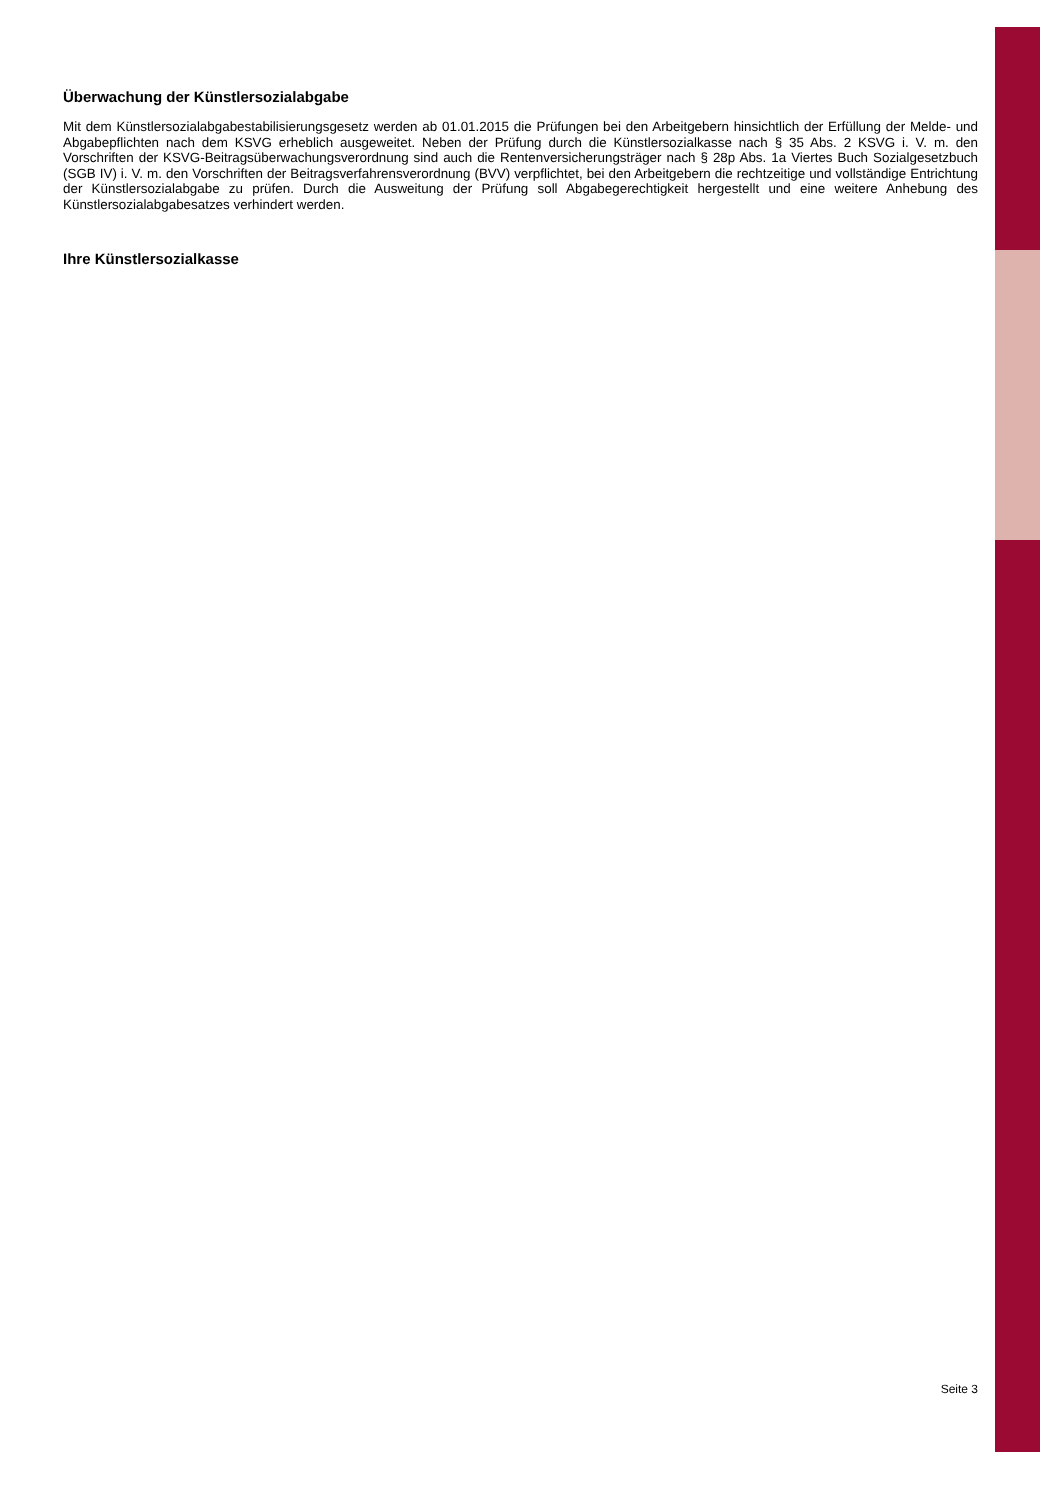Überwachung der Künstlersozialabgabe
Mit dem Künstlersozialabgabestabilisierungsgesetz werden ab 01.01.2015 die Prüfungen bei den Arbeitgebern hinsichtlich der Erfüllung der Melde- und Abgabepflichten nach dem KSVG erheblich ausgeweitet. Neben der Prüfung durch die Künstlersozial­kasse nach § 35 Abs. 2 KSVG i. V. m. den Vorschriften der KSVG-Beitragsüberwachungsverordnung sind auch die Rentenver­sicherungsträger nach § 28p Abs. 1a Viertes Buch Sozialgesetzbuch (SGB IV) i. V. m. den Vorschriften der Beitragsverfahrens­verordnung (BVV) verpflichtet, bei den Arbeitgebern die rechtzeitige und vollständige Entrichtung der Künstlersozialabgabe zu prüfen. Durch die Ausweitung der Prüfung soll Abgabegerechtigkeit hergestellt und eine weitere Anhebung des Künstlersozial­abgabesatzes verhindert werden.
Ihre Künstlersozialkasse
Seite 3